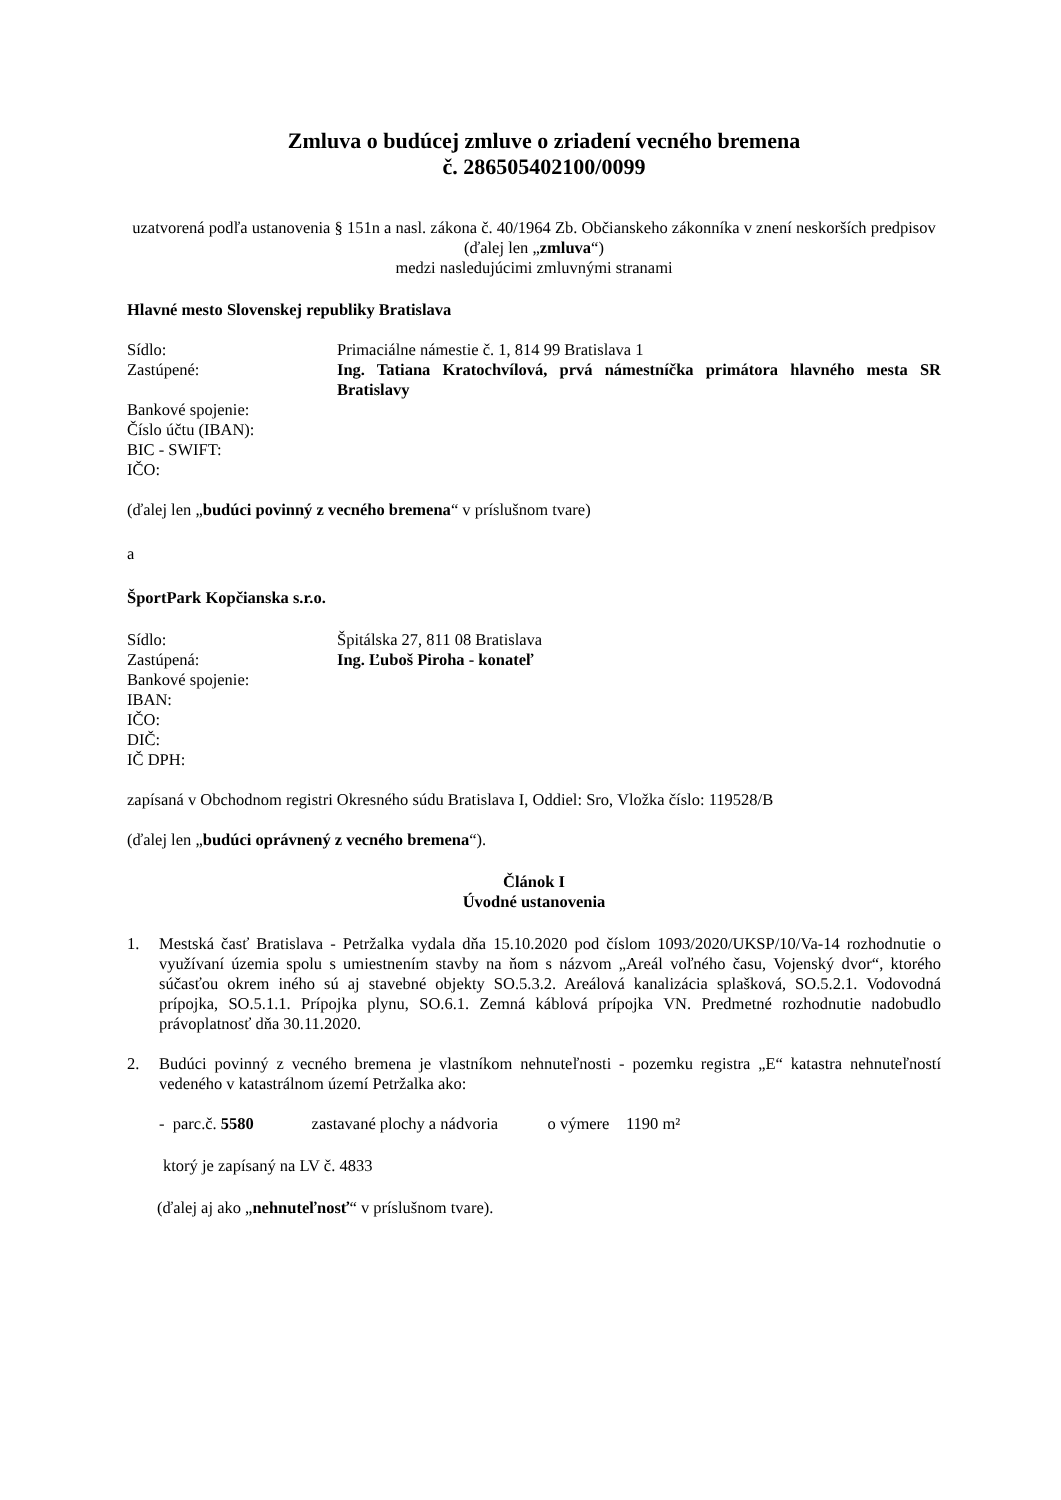Zmluva o budúcej zmluve o zriadení vecného bremena
č. 286505402100/0099
uzatvorená podľa ustanovenia § 151n a nasl. zákona č. 40/1964 Zb. Občianskeho zákonníka v znení neskorších predpisov
(ďalej len „zmluva“)
medzi nasledujúcimi zmluvnými stranami
Hlavné mesto Slovenskej republiky Bratislava
Sídlo: Primaciálne námestie č. 1, 814 99 Bratislava 1
Zastúpené: Ing. Tatiana Kratochvílová, prvá námestníčka primátora hlavného mesta SR Bratislavy
Bankové spojenie:
Číslo účtu (IBAN):
BIC - SWIFT:
IČO:
(ďalej len „budúci povinný z vecného bremena“ v príslušnom tvare)
a
ŠportPark Kopčianska s.r.o.
Sídlo: Špitálska 27, 811 08 Bratislava
Zastúpená: Ing. Ľuboš Piroha - konateľ
Bankové spojenie:
IBAN:
IČO:
DIČ:
IČ DPH:
zapísaná v Obchodnom registri Okresného súdu Bratislava I, Oddiel: Sro, Vložka číslo: 119528/B
(ďalej len „budúci oprávnený z vecného bremena“).
Článok I
Úvodné ustanovenia
1. Mestská časť Bratislava - Petržalka vydala dňa 15.10.2020 pod číslom 1093/2020/UKSP/10/Va-14 rozhodnutie o využívaní územia spolu s umiestnením stavby na ňom s názvom „Areál voľného času, Vojenský dvor“, ktorého súčasťou okrem iného sú aj stavebné objekty SO.5.3.2. Areálová kanalizácia splašková, SO.5.2.1. Vodovodná prípojka, SO.5.1.1. Prípojka plynu, SO.6.1. Zemná káblová prípojka VN. Predmetné rozhodnutie nadobudlo právoplatnosť dňa 30.11.2020.
2. Budúci povinný z vecného bremena je vlastníkom nehnuteľnosti - pozemku registra „E“ katastra nehnuteľností vedeného v katastrálnom území Petržalka ako:
- parc.č. 5580 zastavané plochy a nádvoria o výmere 1190 m²
ktorý je zapísaný na LV č. 4833
(ďalej aj ako „nehnuteľnosť“ v príslušnom tvare).